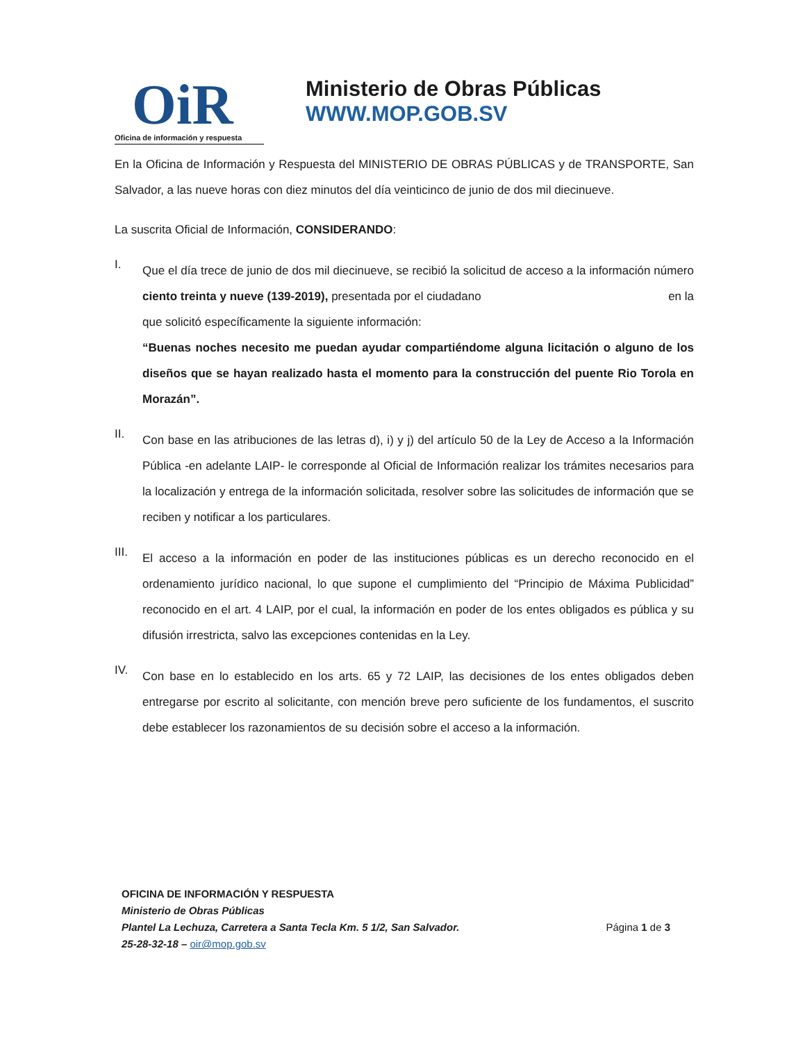OiR
Oficina de información y respuesta
Ministerio de Obras Públicas
WWW.MOP.GOB.SV
En la Oficina de Información y Respuesta del MINISTERIO DE OBRAS PÚBLICAS y de TRANSPORTE, San Salvador, a las nueve horas con diez minutos del día veinticinco de junio de dos mil diecinueve.
La suscrita Oficial de Información, CONSIDERANDO:
I.
Que el día trece de junio de dos mil diecinueve, se recibió la solicitud de acceso a la información número ciento treinta y nueve (139-2019), presentada por el ciudadano en la que solicitó específicamente la siguiente información:
“Buenas noches necesito me puedan ayudar compartiéndome alguna licitación o alguno de los diseños que se hayan realizado hasta el momento para la construcción del puente Rio Torola en Morazán”.
II.
Con base en las atribuciones de las letras d), i) y j) del artículo 50 de la Ley de Acceso a la Información Pública -en adelante LAIP- le corresponde al Oficial de Información realizar los trámites necesarios para la localización y entrega de la información solicitada, resolver sobre las solicitudes de información que se reciben y notificar a los particulares.
III.
El acceso a la información en poder de las instituciones públicas es un derecho reconocido en el ordenamiento jurídico nacional, lo que supone el cumplimiento del “Principio de Máxima Publicidad” reconocido en el art. 4 LAIP, por el cual, la información en poder de los entes obligados es pública y su difusión irrestricta, salvo las excepciones contenidas en la Ley.
IV.
Con base en lo establecido en los arts. 65 y 72 LAIP, las decisiones de los entes obligados deben entregarse por escrito al solicitante, con mención breve pero suficiente de los fundamentos, el suscrito debe establecer los razonamientos de su decisión sobre el acceso a la información.
OFICINA DE INFORMACIÓN Y RESPUESTA
Ministerio de Obras Públicas
Plantel La Lechuza, Carretera a Santa Tecla Km. 5 1/2, San Salvador. Página 1 de 3
25-28-32-18 – oir@mop.gob.sv